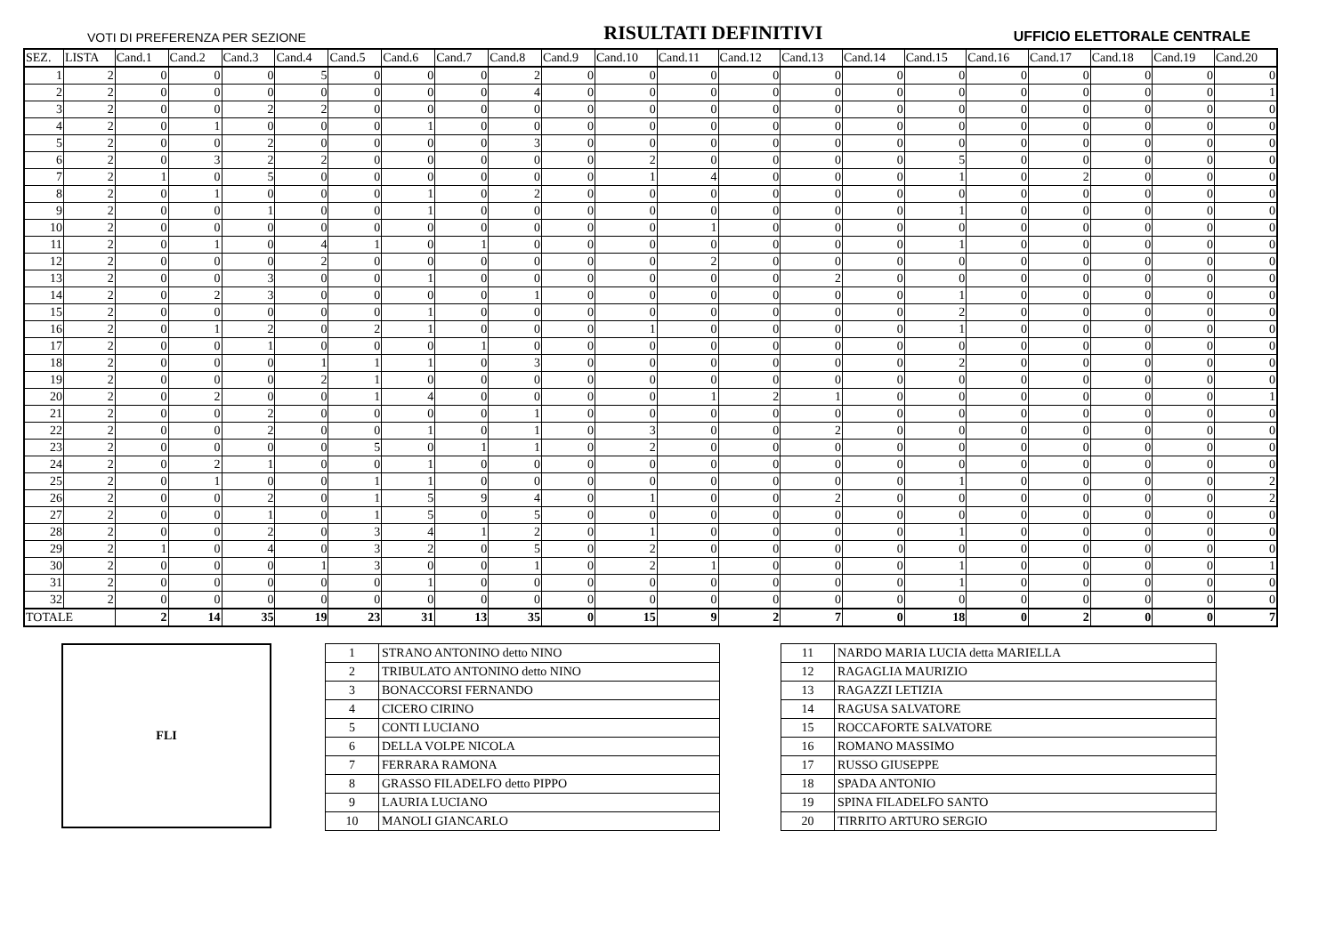VOTI DI PREFERENZA PER SEZIONE RISULTATI DEFINITIVI UFFICIO ELETTORALE CENTRALE
| SEZ. | LISTA | Cand.1 | Cand.2 | Cand.3 | Cand.4 | Cand.5 | Cand.6 | Cand.7 | Cand.8 | Cand.9 | Cand.10 | Cand.11 | Cand.12 | Cand.13 | Cand.14 | Cand.15 | Cand.16 | Cand.17 | Cand.18 | Cand.19 | Cand.20 |
| --- | --- | --- | --- | --- | --- | --- | --- | --- | --- | --- | --- | --- | --- | --- | --- | --- | --- | --- | --- | --- | --- |
| 1 | 2 | 0 | 0 | 0 | 5 | 0 | 0 | 0 | 2 | 0 | 0 | 0 | 0 | 0 | 0 | 0 | 0 | 0 | 0 | 0 | 0 |
| 2 | 2 | 0 | 0 | 0 | 0 | 0 | 0 | 0 | 4 | 0 | 0 | 0 | 0 | 0 | 0 | 0 | 0 | 0 | 0 | 0 | 1 |
| 3 | 2 | 0 | 0 | 2 | 2 | 0 | 0 | 0 | 0 | 0 | 0 | 0 | 0 | 0 | 0 | 0 | 0 | 0 | 0 | 0 | 0 |
| 4 | 2 | 0 | 1 | 0 | 0 | 0 | 1 | 0 | 0 | 0 | 0 | 0 | 0 | 0 | 0 | 0 | 0 | 0 | 0 | 0 | 0 |
| 5 | 2 | 0 | 0 | 2 | 0 | 0 | 0 | 0 | 3 | 0 | 0 | 0 | 0 | 0 | 0 | 0 | 0 | 0 | 0 | 0 | 0 |
| 6 | 2 | 0 | 3 | 2 | 2 | 0 | 0 | 0 | 0 | 0 | 2 | 0 | 0 | 0 | 0 | 5 | 0 | 0 | 0 | 0 | 0 |
| 7 | 2 | 1 | 0 | 5 | 0 | 0 | 0 | 0 | 0 | 0 | 1 | 4 | 0 | 0 | 0 | 1 | 0 | 2 | 0 | 0 | 0 |
| 8 | 2 | 0 | 1 | 0 | 0 | 0 | 1 | 0 | 2 | 0 | 0 | 0 | 0 | 0 | 0 | 0 | 0 | 0 | 0 | 0 | 0 |
| 9 | 2 | 0 | 0 | 1 | 0 | 0 | 1 | 0 | 0 | 0 | 0 | 0 | 0 | 0 | 0 | 1 | 0 | 0 | 0 | 0 | 0 |
| 10 | 2 | 0 | 0 | 0 | 0 | 0 | 0 | 0 | 0 | 0 | 0 | 1 | 0 | 0 | 0 | 0 | 0 | 0 | 0 | 0 | 0 |
| 11 | 2 | 0 | 1 | 0 | 4 | 1 | 0 | 1 | 0 | 0 | 0 | 0 | 0 | 0 | 0 | 1 | 0 | 0 | 0 | 0 | 0 |
| 12 | 2 | 0 | 0 | 0 | 2 | 0 | 0 | 0 | 0 | 0 | 0 | 2 | 0 | 0 | 0 | 0 | 0 | 0 | 0 | 0 | 0 |
| 13 | 2 | 0 | 0 | 3 | 0 | 0 | 1 | 0 | 0 | 0 | 0 | 0 | 0 | 2 | 0 | 0 | 0 | 0 | 0 | 0 | 0 |
| 14 | 2 | 0 | 2 | 3 | 0 | 0 | 0 | 0 | 1 | 0 | 0 | 0 | 0 | 0 | 0 | 1 | 0 | 0 | 0 | 0 | 0 |
| 15 | 2 | 0 | 0 | 0 | 0 | 0 | 1 | 0 | 0 | 0 | 0 | 0 | 0 | 0 | 0 | 2 | 0 | 0 | 0 | 0 | 0 |
| 16 | 2 | 0 | 1 | 2 | 0 | 2 | 1 | 0 | 0 | 0 | 1 | 0 | 0 | 0 | 0 | 1 | 0 | 0 | 0 | 0 | 0 |
| 17 | 2 | 0 | 0 | 1 | 0 | 0 | 0 | 1 | 0 | 0 | 0 | 0 | 0 | 0 | 0 | 0 | 0 | 0 | 0 | 0 | 0 |
| 18 | 2 | 0 | 0 | 0 | 1 | 1 | 1 | 0 | 3 | 0 | 0 | 0 | 0 | 0 | 0 | 2 | 0 | 0 | 0 | 0 | 0 |
| 19 | 2 | 0 | 0 | 0 | 2 | 1 | 0 | 0 | 0 | 0 | 0 | 0 | 0 | 0 | 0 | 0 | 0 | 0 | 0 | 0 | 0 |
| 20 | 2 | 0 | 2 | 0 | 0 | 1 | 4 | 0 | 0 | 0 | 0 | 1 | 2 | 1 | 0 | 0 | 0 | 0 | 0 | 0 | 1 |
| 21 | 2 | 0 | 0 | 2 | 0 | 0 | 0 | 0 | 1 | 0 | 0 | 0 | 0 | 0 | 0 | 0 | 0 | 0 | 0 | 0 | 0 |
| 22 | 2 | 0 | 0 | 2 | 0 | 0 | 1 | 0 | 1 | 0 | 3 | 0 | 0 | 2 | 0 | 0 | 0 | 0 | 0 | 0 | 0 |
| 23 | 2 | 0 | 0 | 0 | 0 | 5 | 0 | 1 | 1 | 0 | 2 | 0 | 0 | 0 | 0 | 0 | 0 | 0 | 0 | 0 | 0 |
| 24 | 2 | 0 | 2 | 1 | 0 | 0 | 1 | 0 | 0 | 0 | 0 | 0 | 0 | 0 | 0 | 0 | 0 | 0 | 0 | 0 | 0 |
| 25 | 2 | 0 | 1 | 0 | 0 | 1 | 1 | 0 | 0 | 0 | 0 | 0 | 0 | 0 | 0 | 1 | 0 | 0 | 0 | 0 | 2 |
| 26 | 2 | 0 | 0 | 2 | 0 | 1 | 5 | 9 | 4 | 0 | 1 | 0 | 0 | 2 | 0 | 0 | 0 | 0 | 0 | 0 | 2 |
| 27 | 2 | 0 | 0 | 1 | 0 | 1 | 5 | 0 | 5 | 0 | 0 | 0 | 0 | 0 | 0 | 0 | 0 | 0 | 0 | 0 | 0 |
| 28 | 2 | 0 | 0 | 2 | 0 | 3 | 4 | 1 | 2 | 0 | 1 | 0 | 0 | 0 | 0 | 1 | 0 | 0 | 0 | 0 | 0 |
| 29 | 2 | 1 | 0 | 4 | 0 | 3 | 2 | 0 | 5 | 0 | 2 | 0 | 0 | 0 | 0 | 0 | 0 | 0 | 0 | 0 | 0 |
| 30 | 2 | 0 | 0 | 0 | 1 | 3 | 0 | 0 | 1 | 0 | 2 | 1 | 0 | 0 | 0 | 1 | 0 | 0 | 0 | 0 | 1 |
| 31 | 2 | 0 | 0 | 0 | 0 | 0 | 1 | 0 | 0 | 0 | 0 | 0 | 0 | 0 | 0 | 1 | 0 | 0 | 0 | 0 | 0 |
| 32 | 2 | 0 | 0 | 0 | 0 | 0 | 0 | 0 | 0 | 0 | 0 | 0 | 0 | 0 | 0 | 0 | 0 | 0 | 0 | 0 | 0 |
| TOTALE | | 2 | 14 | 35 | 19 | 23 | 31 | 13 | 35 | 0 | 15 | 9 | 2 | 7 | 0 | 18 | 0 | 2 | 0 | 0 | 7 |
FLI
| 1 | STRANO ANTONINO detto NINO |
| 2 | TRIBULATO ANTONINO detto NINO |
| 3 | BONACCORSI FERNANDO |
| 4 | CICERO CIRINO |
| 5 | CONTI LUCIANO |
| 6 | DELLA VOLPE NICOLA |
| 7 | FERRARA RAMONA |
| 8 | GRASSO FILADELFO detto PIPPO |
| 9 | LAURIA LUCIANO |
| 10 | MANOLI GIANCARLO |
| 11 | NARDO MARIA LUCIA detta MARIELLA |
| 12 | RAGAGLIA MAURIZIO |
| 13 | RAGAZZI LETIZIA |
| 14 | RAGUSA SALVATORE |
| 15 | ROCCAFORTE SALVATORE |
| 16 | ROMANO MASSIMO |
| 17 | RUSSO GIUSEPPE |
| 18 | SPADA ANTONIO |
| 19 | SPINA FILADELFO SANTO |
| 20 | TIRRITO ARTURO SERGIO |